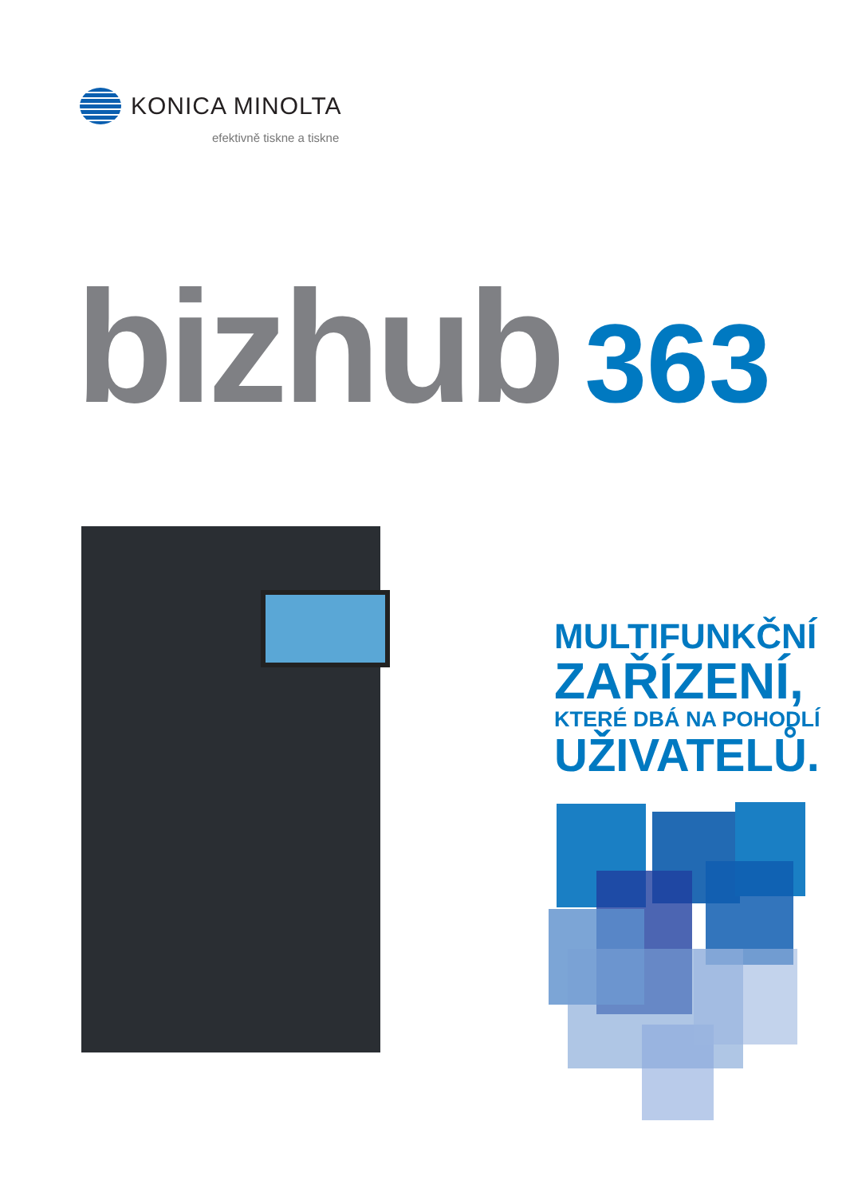KONICA MINOLTA
efektivně tiskne a tiskne
bizhub 363
MULTIFUNKČNÍ
ZAŘÍZENÍ,
KTERÉ DBÁ NA POHODLÍ
UŽIVATELŮ.